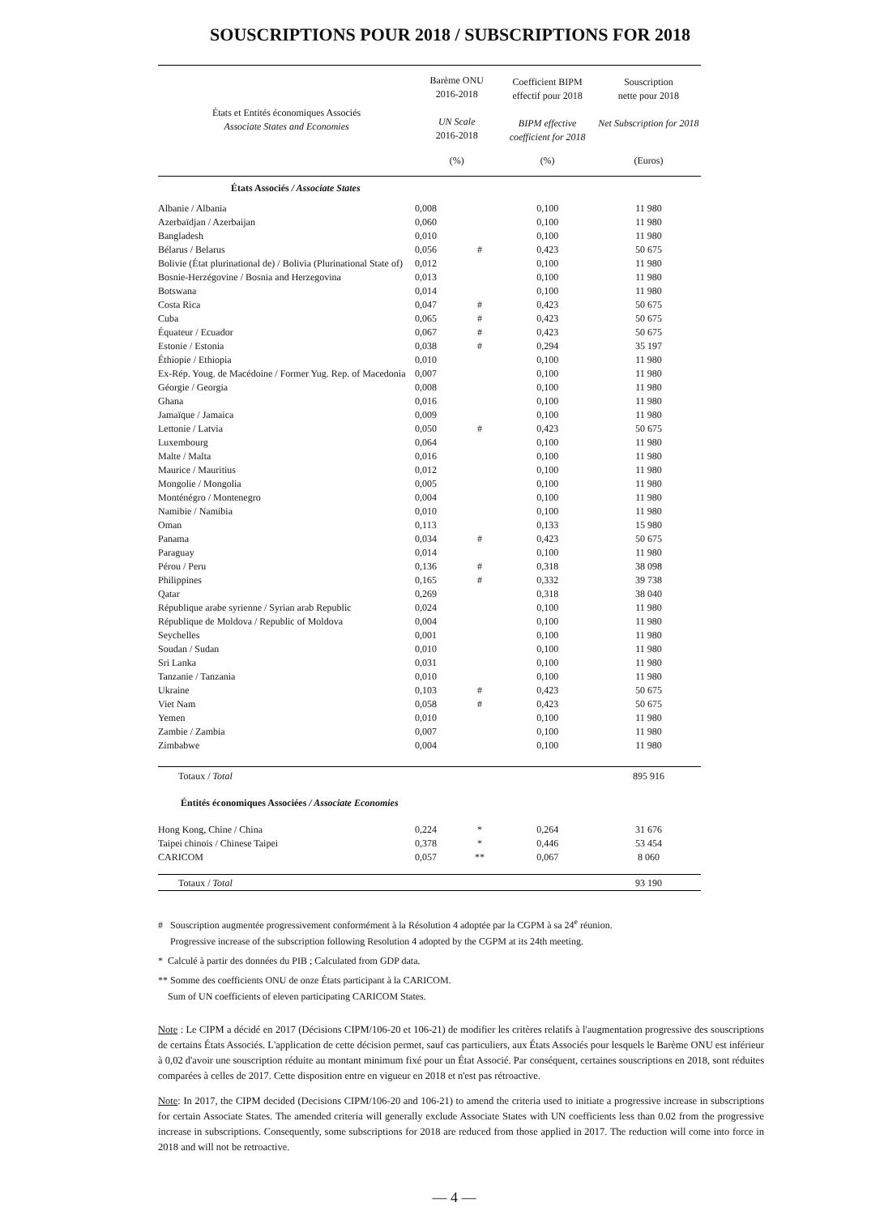SOUSCRIPTIONS POUR 2018 / SUBSCRIPTIONS FOR 2018
| États et Entités économiques Associés Associate States and Economies | Barème ONU 2016-2018 UN Scale 2016-2018 | | Coefficient BIPM effectif pour 2018 BIPM effective coefficient for 2018 | Souscription nette pour 2018 Net Subscription for 2018 |
| --- | --- | --- | --- | --- |
| | (%) | | (%) | (Euros) |
| États Associés / Associate States | | | | |
| Albanie / Albania | 0,008 | | 0,100 | 11 980 |
| Azerbaïdjan / Azerbaijan | 0,060 | | 0,100 | 11 980 |
| Bangladesh | 0,010 | | 0,100 | 11 980 |
| Bélarus / Belarus | 0,056 | # | 0,423 | 50 675 |
| Bolivie (État plurinational de) / Bolivia (Plurinational State of) | 0,012 | | 0,100 | 11 980 |
| Bosnie-Herzégovine / Bosnia and Herzegovina | 0,013 | | 0,100 | 11 980 |
| Botswana | 0,014 | | 0,100 | 11 980 |
| Costa Rica | 0,047 | # | 0,423 | 50 675 |
| Cuba | 0,065 | # | 0,423 | 50 675 |
| Équateur / Ecuador | 0,067 | # | 0,423 | 50 675 |
| Estonie / Estonia | 0,038 | # | 0,294 | 35 197 |
| Éthiopie / Ethiopia | 0,010 | | 0,100 | 11 980 |
| Ex-Rép. Youg. de Macédoine / Former Yug. Rep. of Macedonia | 0,007 | | 0,100 | 11 980 |
| Géorgie / Georgia | 0,008 | | 0,100 | 11 980 |
| Ghana | 0,016 | | 0,100 | 11 980 |
| Jamaïque / Jamaica | 0,009 | | 0,100 | 11 980 |
| Lettonie / Latvia | 0,050 | # | 0,423 | 50 675 |
| Luxembourg | 0,064 | | 0,100 | 11 980 |
| Malte / Malta | 0,016 | | 0,100 | 11 980 |
| Maurice / Mauritius | 0,012 | | 0,100 | 11 980 |
| Mongolie / Mongolia | 0,005 | | 0,100 | 11 980 |
| Monténégro / Montenegro | 0,004 | | 0,100 | 11 980 |
| Namibie / Namibia | 0,010 | | 0,100 | 11 980 |
| Oman | 0,113 | | 0,133 | 15 980 |
| Panama | 0,034 | # | 0,423 | 50 675 |
| Paraguay | 0,014 | | 0,100 | 11 980 |
| Pérou / Peru | 0,136 | # | 0,318 | 38 098 |
| Philippines | 0,165 | # | 0,332 | 39 738 |
| Qatar | 0,269 | | 0,318 | 38 040 |
| République arabe syrienne / Syrian arab Republic | 0,024 | | 0,100 | 11 980 |
| République de Moldova / Republic of Moldova | 0,004 | | 0,100 | 11 980 |
| Seychelles | 0,001 | | 0,100 | 11 980 |
| Soudan / Sudan | 0,010 | | 0,100 | 11 980 |
| Sri Lanka | 0,031 | | 0,100 | 11 980 |
| Tanzanie / Tanzania | 0,010 | | 0,100 | 11 980 |
| Ukraine | 0,103 | # | 0,423 | 50 675 |
| Viet Nam | 0,058 | # | 0,423 | 50 675 |
| Yemen | 0,010 | | 0,100 | 11 980 |
| Zambie / Zambia | 0,007 | | 0,100 | 11 980 |
| Zimbabwe | 0,004 | | 0,100 | 11 980 |
| Totaux / Total | | | | 895 916 |
| Éntités économiques Associées / Associate Economies | | | | |
| Hong Kong, Chine / China | 0,224 | * | 0,264 | 31 676 |
| Taipei chinois / Chinese Taipei | 0,378 | * | 0,446 | 53 454 |
| CARICOM | 0,057 | ** | 0,067 | 8 060 |
| Totaux / Total | | | | 93 190 |
# Souscription augmentée progressivement conformément à la Résolution 4 adoptée par la CGPM à sa 24<sup>e</sup> réunion.
Progressive increase of the subscription following Resolution 4 adopted by the CGPM at its 24th meeting.
* Calculé à partir des données du PIB ; Calculated from GDP data.
** Somme des coefficients ONU de onze États participant à la CARICOM.
Sum of UN coefficients of eleven participating CARICOM States.
Note : Le CIPM a décidé en 2017 (Décisions CIPM/106-20 et 106-21) de modifier les critères relatifs à l'augmentation progressive des souscriptions de certains États Associés. L'application de cette décision permet, sauf cas particuliers, aux États Associés pour lesquels le Barème ONU est inférieur à 0,02 d'avoir une souscription réduite au montant minimum fixé pour un État Associé. Par conséquent, certaines souscriptions en 2018, sont réduites comparées à celles de 2017. Cette disposition entre en vigueur en 2018 et n'est pas rétroactive.
Note: In 2017, the CIPM decided (Decisions CIPM/106-20 and 106-21) to amend the criteria used to initiate a progressive increase in subscriptions for certain Associate States. The amended criteria will generally exclude Associate States with UN coefficients less than 0.02 from the progressive increase in subscriptions. Consequently, some subscriptions for 2018 are reduced from those applied in 2017. The reduction will come into force in 2018 and will not be retroactive.
— 4 —